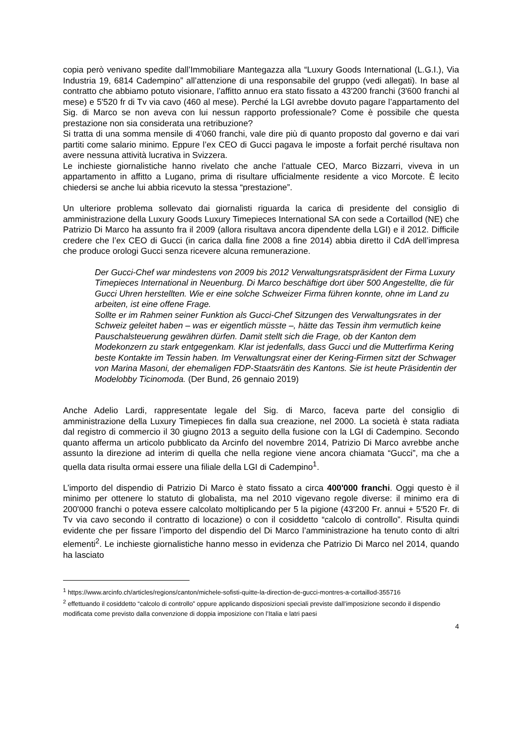copia però venivano spedite dall’Immobiliare Mantegazza alla “Luxury Goods International (L.G.I.), Via Industria 19, 6814 Cadempino” all’attenzione di una responsabile del gruppo (vedi allegati). In base al contratto che abbiamo potuto visionare, l’affitto annuo era stato fissato a 43'200 franchi (3'600 franchi al mese) e 5'520 fr di Tv via cavo (460 al mese). Perché la LGI avrebbe dovuto pagare l’appartamento del Sig. di Marco se non aveva con lui nessun rapporto professionale? Come è possibile che questa prestazione non sia considerata una retribuzione?
Si tratta di una somma mensile di 4'060 franchi, vale dire più di quanto proposto dal governo e dai vari partiti come salario minimo. Eppure l’ex CEO di Gucci pagava le imposte a forfait perché risultava non avere nessuna attività lucrativa in Svizzera.
Le inchieste giornalistiche hanno rivelato che anche l’attuale CEO, Marco Bizzarri, viveva in un appartamento in affitto a Lugano, prima di risultare ufficialmente residente a vico Morcote. È lecito chiedersi se anche lui abbia ricevuto la stessa “prestazione”.
Un ulteriore problema sollevato dai giornalisti riguarda la carica di presidente del consiglio di amministrazione della Luxury Goods Luxury Timepieces International SA con sede a Cortaillod (NE) che Patrizio Di Marco ha assunto fra il 2009 (allora risultava ancora dipendente della LGI) e il 2012. Difficile credere che l’ex CEO di Gucci (in carica dalla fine 2008 a fine 2014) abbia diretto il CdA dell’impresa che produce orologi Gucci senza ricevere alcuna remunerazione.
Der Gucci-Chef war mindestens von 2009 bis 2012 Verwaltungsratspräsident der Firma Luxury Timepieces International in Neuenburg. Di Marco beschäftige dort über 500 Angestellte, die für Gucci Uhren herstellten. Wie er eine solche Schweizer Firma führen konnte, ohne im Land zu arbeiten, ist eine offene Frage.
Sollte er im Rahmen seiner Funktion als Gucci-Chef Sitzungen des Verwaltungsrates in der Schweiz geleitet haben – was er eigentlich müsste –, hätte das Tessin ihm vermutlich keine Pauschalsteuerung gewähren dürfen. Damit stellt sich die Frage, ob der Kanton dem Modekonzern zu stark entgegenkam. Klar ist jedenfalls, dass Gucci und die Mutterfirma Kering beste Kontakte im Tessin haben. Im Verwaltungsrat einer der Kering-Firmen sitzt der Schwager von Marina Masoni, der ehemaligen FDP-Staatsrätin des Kantons. Sie ist heute Präsidentin der Modelobby Ticinomoda. (Der Bund, 26 gennaio 2019)
Anche Adelio Lardi, rappresentate legale del Sig. di Marco, faceva parte del consiglio di amministrazione della Luxury Timepieces fin dalla sua creazione, nel 2000. La società è stata radiata dal registro di commercio il 30 giugno 2013 a seguito della fusione con la LGI di Cadempino. Secondo quanto afferma un articolo pubblicato da Arcinfo del novembre 2014, Patrizio Di Marco avrebbe anche assunto la direzione ad interim di quella che nella regione viene ancora chiamata “Gucci”, ma che a quella data risulta ormai essere una filiale della LGI di Cadempino<sup>1</sup>.
L’importo del dispendio di Patrizio Di Marco è stato fissato a circa 400'000 franchi. Oggi questo è il minimo per ottenere lo statuto di globalista, ma nel 2010 vigevano regole diverse: il minimo era di 200'000 franchi o poteva essere calcolato moltiplicando per 5 la pigione (43'200 Fr. annui + 5'520 Fr. di Tv via cavo secondo il contratto di locazione) o con il cosiddetto “calcolo di controllo”. Risulta quindi evidente che per fissare l’importo del dispendio del Di Marco l’amministrazione ha tenuto conto di altri elementi<sup>2</sup>. Le inchieste giornalistiche hanno messo in evidenza che Patrizio Di Marco nel 2014, quando ha lasciato
<sup>1</sup> https://www.arcinfo.ch/articles/regions/canton/michele-sofisti-quitte-la-direction-de-gucci-montres-a-cortaillod-355716
<sup>2</sup> effettuando il cosiddetto “calcolo di controllo” oppure applicando disposizioni speciali previste dall’imposizione secondo il dispendio modificata come previsto dalla convenzione di doppia imposizione con l’Italia e latri paesi
4